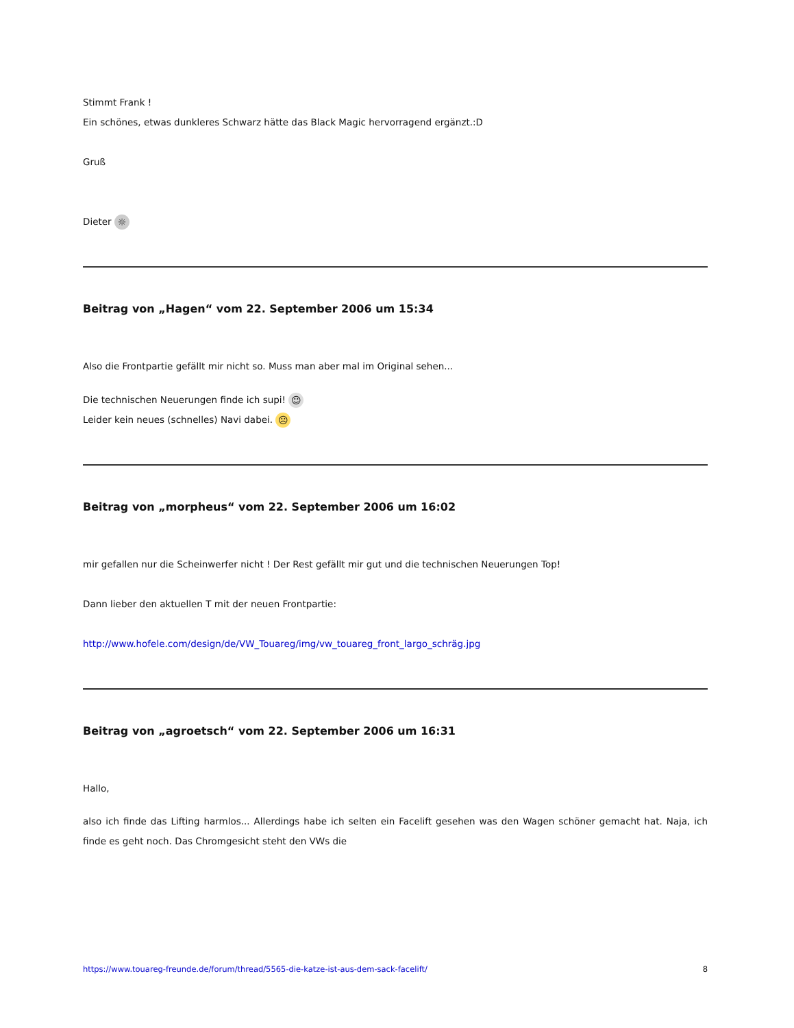Stimmt Frank !
Ein schönes, etwas dunkleres Schwarz hätte das Black Magic hervorragend ergänzt.:D
Gruß
Dieter ☼
Beitrag von „Hagen“ vom 22. September 2006 um 15:34
Also die Frontpartie gefällt mir nicht so. Muss man aber mal im Original sehen...
Die technischen Neuerungen finde ich supi! ☺
Leider kein neues (schnelles) Navi dabei. ☹
Beitrag von „morpheus“ vom 22. September 2006 um 16:02
mir gefallen nur die Scheinwerfer nicht ! Der Rest gefällt mir gut und die technischen Neuerungen Top!
Dann lieber den aktuellen T mit der neuen Frontpartie:
http://www.hofele.com/design/de/VW_Touareg/img/vw_touareg_front_largo_schräg.jpg
Beitrag von „agroetsch“ vom 22. September 2006 um 16:31
Hallo,
also ich finde das Lifting harmlos... Allerdings habe ich selten ein Facelift gesehen was den Wagen schöner gemacht hat. Naja, ich finde es geht noch. Das Chromgesicht steht den VWs die
https://www.touareg-freunde.de/forum/thread/5565-die-katze-ist-aus-dem-sack-facelift/ 8